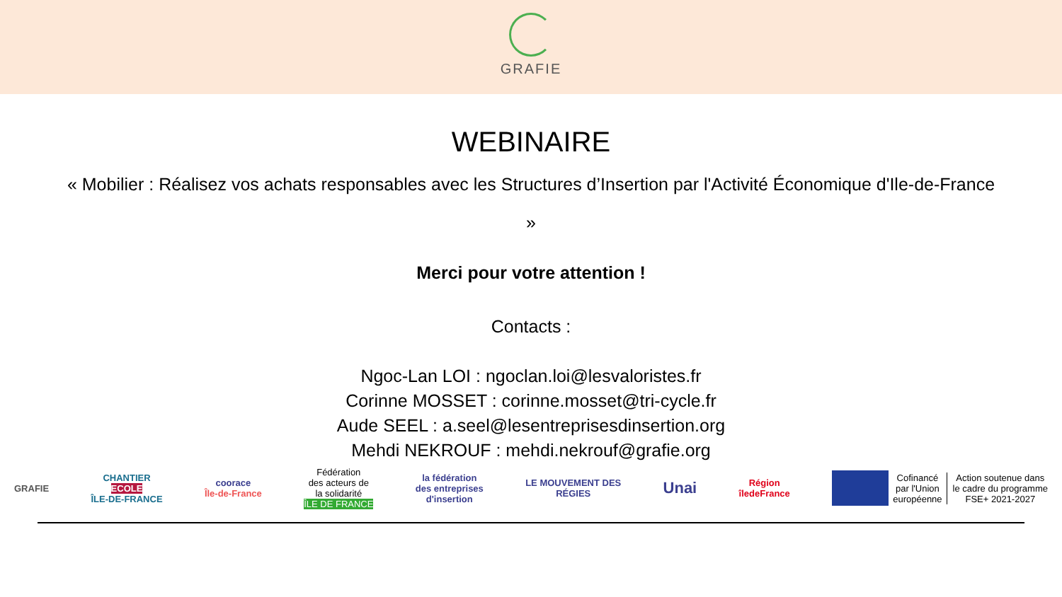GRAFIE
WEBINAIRE
« Mobilier : Réalisez vos achats responsables avec les Structures d’Insertion par l'Activité Économique d'Ile-de-France »
Merci pour votre attention !
Contacts :
Ngoc-Lan LOI : ngoclan.loi@lesvaloristes.fr
Corinne MOSSET : corinne.mosset@tri-cycle.fr
Aude SEEL : a.seel@lesentreprisesdinsertion.org
Mehdi NEKROUF : mehdi.nekrouf@grafie.org
GRAFIE
CHANTIER
ECOLE
ÎLE-DE-FRANCE
coorace
Île-de-France
Fédération
des acteurs de
la solidarité
ÎLE DE FRANCE
la fédération
des entreprises
d'insertion
LE MOUVEMENT DES
RÉGIES
Unai
Région
îledeFrance
Cofinancé
par l'Union
européenne Action soutenue dans
le cadre du programme
FSE+ 2021-2027